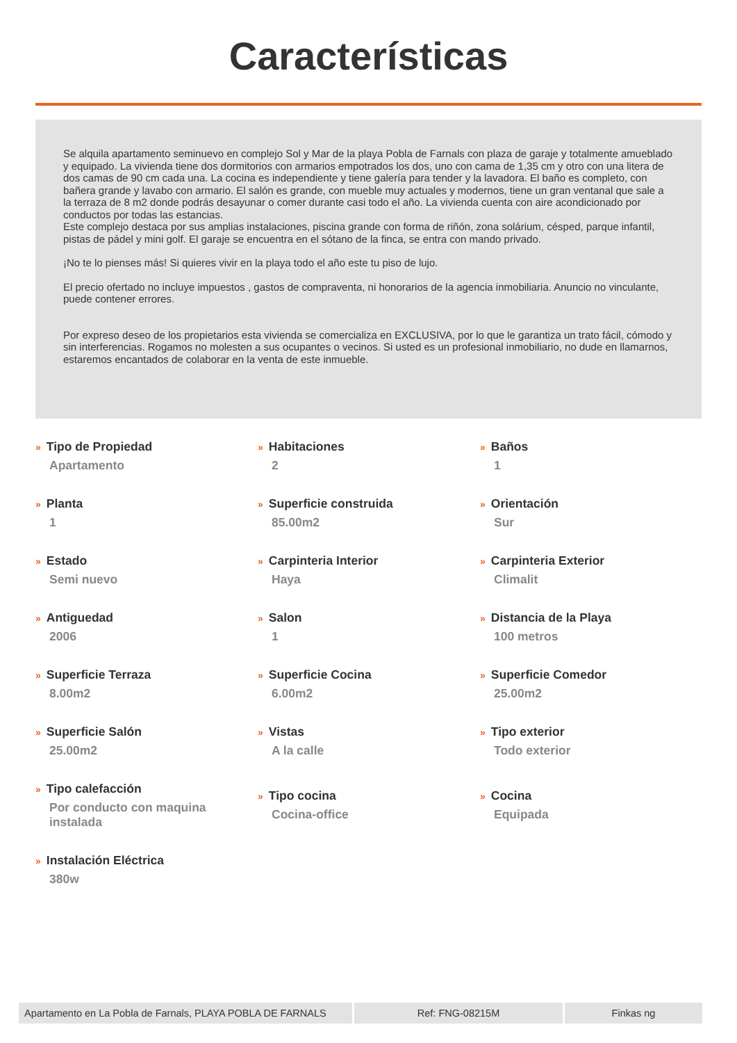Características
Se alquila apartamento seminuevo en complejo Sol y Mar de la playa Pobla de Farnals con plaza de garaje y totalmente amueblado y equipado. La vivienda tiene dos dormitorios con armarios empotrados los dos, uno con cama de 1,35 cm y otro con una litera de dos camas de 90 cm cada una. La cocina es independiente y tiene galería para tender y la lavadora. El baño es completo, con bañera grande y lavabo con armario. El salón es grande, con mueble muy actuales y modernos, tiene un gran ventanal que sale a la terraza de 8 m2 donde podrás desayunar o comer durante casi todo el año. La vivienda cuenta con aire acondicionado por conductos por todas las estancias.
Este complejo destaca por sus amplias instalaciones, piscina grande con forma de riñón, zona solárium, césped, parque infantil, pistas de pádel y mini golf. El garaje se encuentra en el sótano de la finca, se entra con mando privado.
¡No te lo pienses más! Si quieres vivir en la playa todo el año este tu piso de lujo.
El precio ofertado no incluye impuestos , gastos de compraventa, ni honorarios de la agencia inmobiliaria. Anuncio no vinculante, puede contener errores.
Por expreso deseo de los propietarios esta vivienda se comercializa en EXCLUSIVA, por lo que le garantiza un trato fácil, cómodo y sin interferencias. Rogamos no molesten a sus ocupantes o vecinos. Si usted es un profesional inmobiliario, no dude en llamarnos, estaremos encantados de colaborar en la venta de este inmueble.
| » Tipo de Propiedad Apartamento | » Habitaciones 2 | » Baños 1 |
| » Planta 1 | » Superficie construida 85.00m2 | » Orientación Sur |
| » Estado Semi nuevo | » Carpinteria Interior Haya | » Carpinteria Exterior Climalit |
| » Antiguedad 2006 | » Salon 1 | » Distancia de la Playa 100 metros |
| » Superficie Terraza 8.00m2 | » Superficie Cocina 6.00m2 | » Superficie Comedor 25.00m2 |
| » Superficie Salón 25.00m2 | » Vistas A la calle | » Tipo exterior Todo exterior |
| » Tipo calefacción Por conducto con maquina instalada | » Tipo cocina Cocina-office | » Cocina Equipada |
| » Instalación Eléctrica 380w | | |
Apartamento en La Pobla de Farnals, PLAYA POBLA DE FARNALS
Ref: FNG-08215M Finkas ng